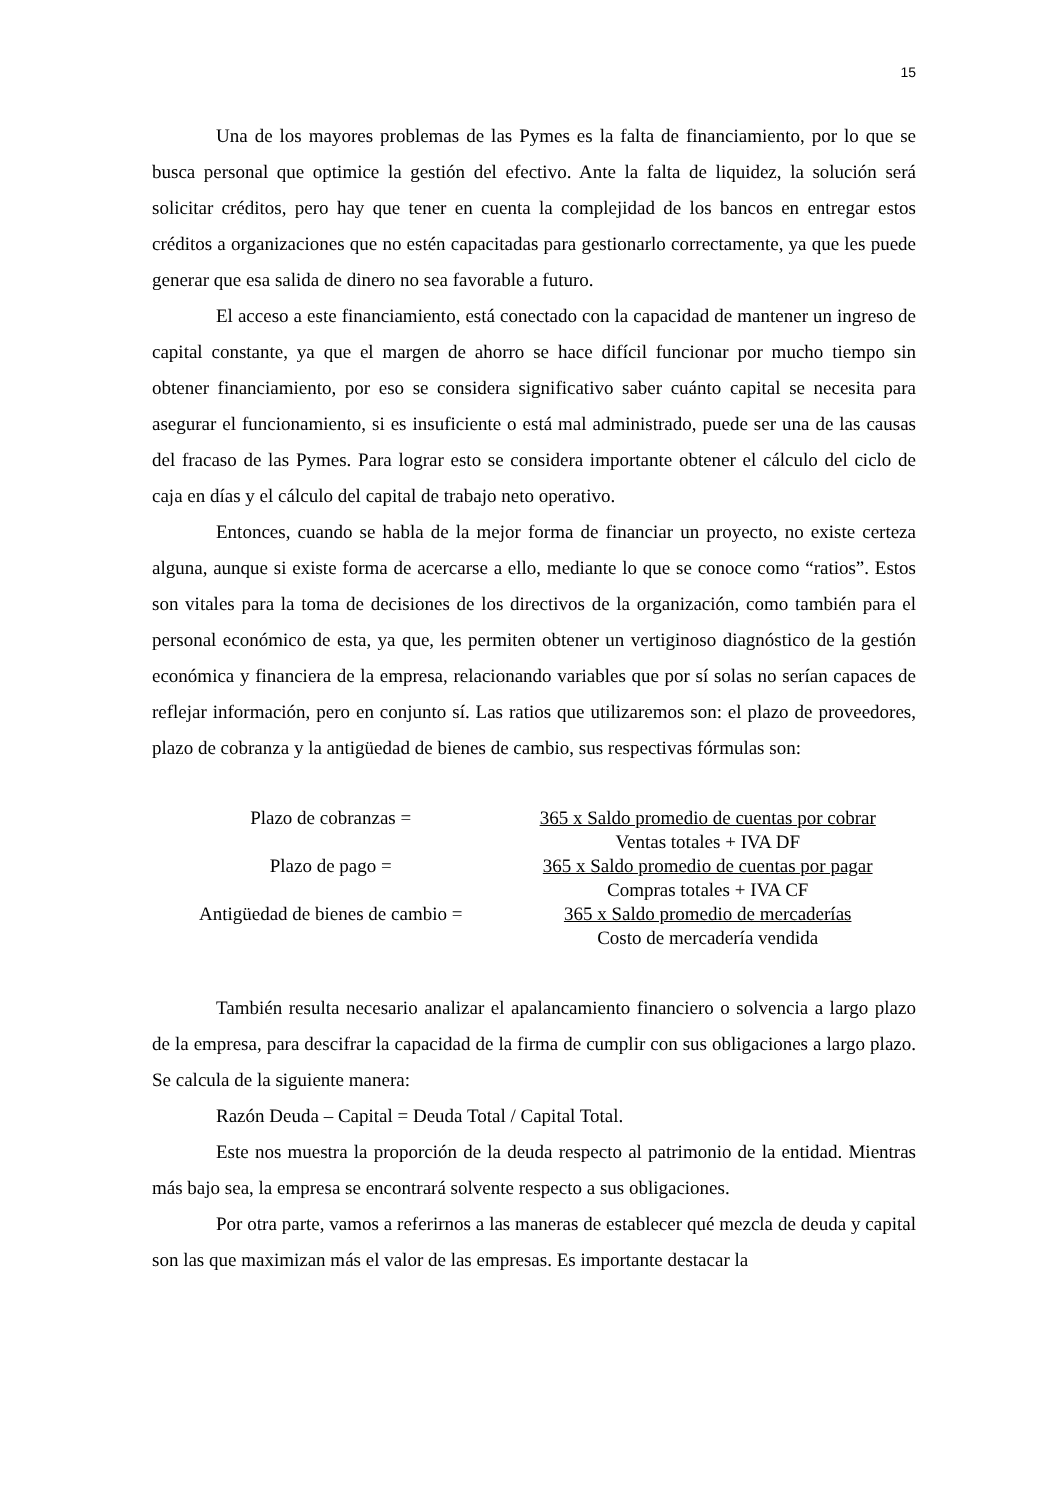15
Una de los mayores problemas de las Pymes es la falta de financiamiento, por lo que se busca personal que optimice la gestión del efectivo. Ante la falta de liquidez, la solución será solicitar créditos, pero hay que tener en cuenta la complejidad de los bancos en entregar estos créditos a organizaciones que no estén capacitadas para gestionarlo correctamente, ya que les puede generar que esa salida de dinero no sea favorable a futuro.
El acceso a este financiamiento, está conectado con la capacidad de mantener un ingreso de capital constante, ya que el margen de ahorro se hace difícil funcionar por mucho tiempo sin obtener financiamiento, por eso se considera significativo saber cuánto capital se necesita para asegurar el funcionamiento, si es insuficiente o está mal administrado, puede ser una de las causas del fracaso de las Pymes. Para lograr esto se considera importante obtener el cálculo del ciclo de caja en días y el cálculo del capital de trabajo neto operativo.
Entonces, cuando se habla de la mejor forma de financiar un proyecto, no existe certeza alguna, aunque si existe forma de acercarse a ello, mediante lo que se conoce como “ratios”. Estos son vitales para la toma de decisiones de los directivos de la organización, como también para el personal económico de esta, ya que, les permiten obtener un vertiginoso diagnóstico de la gestión económica y financiera de la empresa, relacionando variables que por sí solas no serían capaces de reflejar información, pero en conjunto sí. Las ratios que utilizaremos son: el plazo de proveedores, plazo de cobranza y la antigüedad de bienes de cambio, sus respectivas fórmulas son:
| Plazo de cobranzas = | 365 x Saldo promedio de cuentas por cobrar |
| | Ventas totales + IVA DF |
| Plazo de pago = | 365 x Saldo promedio de cuentas por pagar |
| | Compras totales + IVA CF |
| Antigüedad de bienes de cambio = | 365 x Saldo promedio de mercaderías |
| | Costo de mercadería vendida |
También resulta necesario analizar el apalancamiento financiero o solvencia a largo plazo de la empresa, para descifrar la capacidad de la firma de cumplir con sus obligaciones a largo plazo. Se calcula de la siguiente manera:
Razón Deuda – Capital = Deuda Total / Capital Total.
Este nos muestra la proporción de la deuda respecto al patrimonio de la entidad. Mientras más bajo sea, la empresa se encontrará solvente respecto a sus obligaciones.
Por otra parte, vamos a referirnos a las maneras de establecer qué mezcla de deuda y capital son las que maximizan más el valor de las empresas. Es importante destacar la